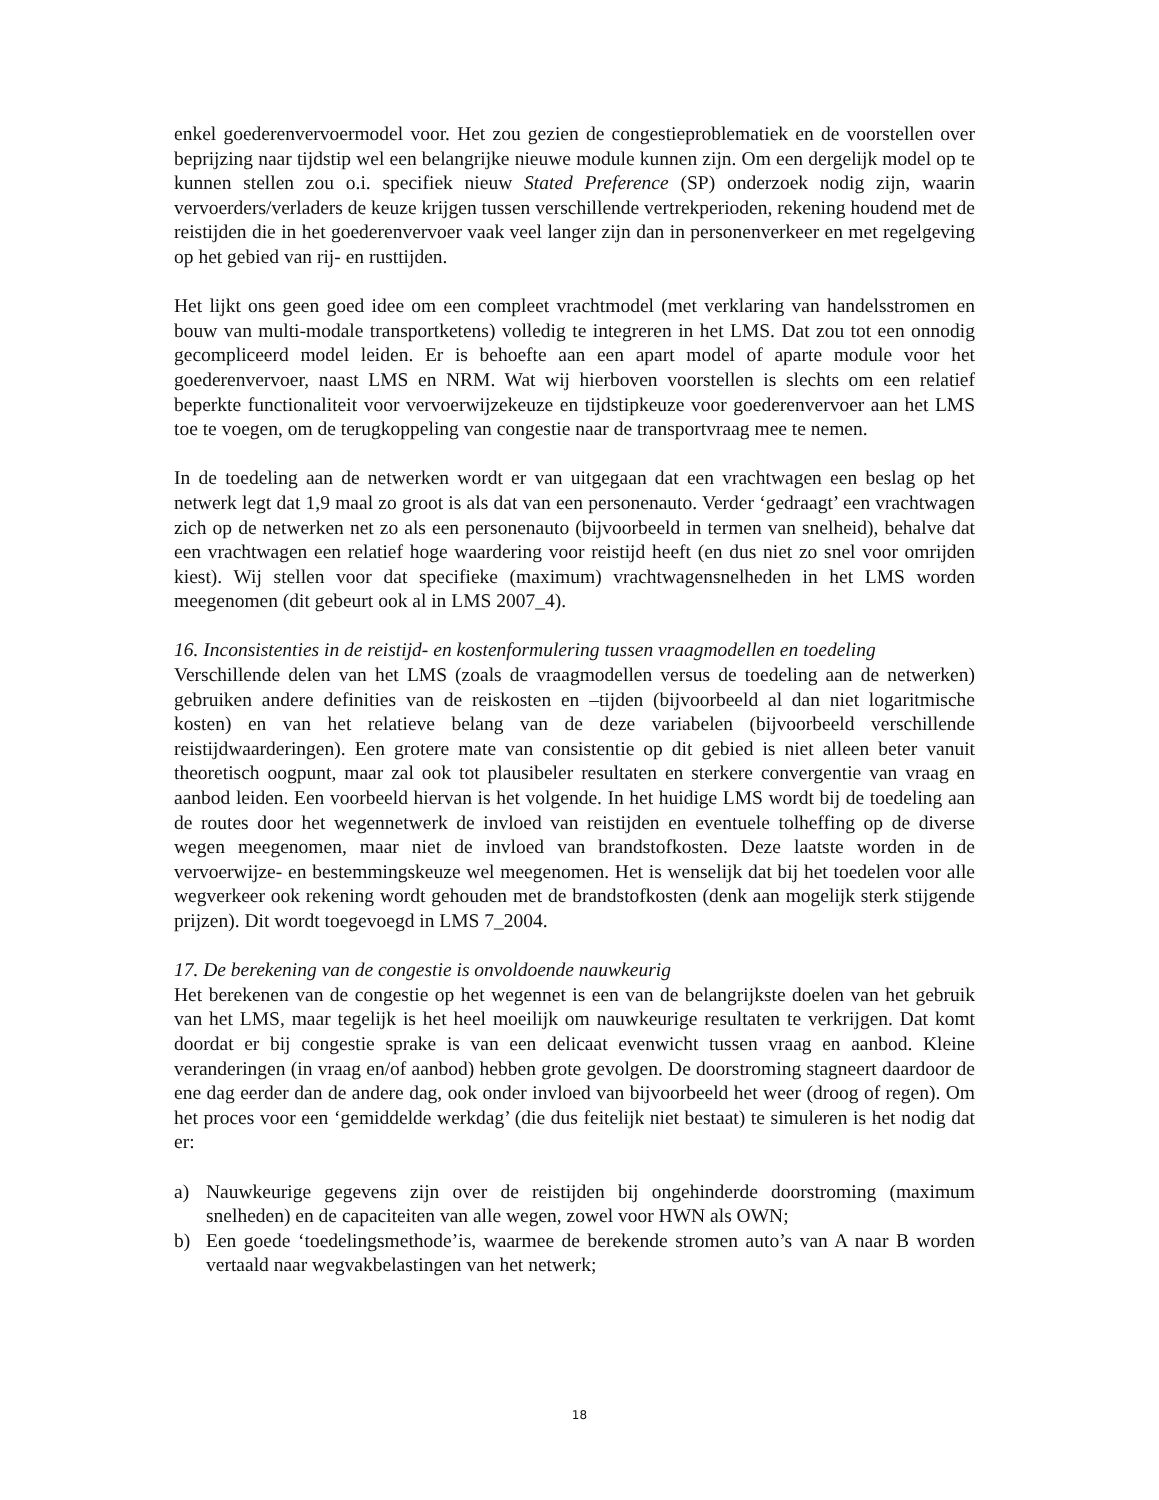enkel goederenvervoermodel voor. Het zou gezien de congestieproblematiek en de voorstellen over beprijzing naar tijdstip wel een belangrijke nieuwe module kunnen zijn. Om een dergelijk model op te kunnen stellen zou o.i. specifiek nieuw Stated Preference (SP) onderzoek nodig zijn, waarin vervoerders/verladers de keuze krijgen tussen verschillende vertrekperioden, rekening houdend met de reistijden die in het goederenvervoer vaak veel langer zijn dan in personenverkeer en met regelgeving op het gebied van rij- en rusttijden.
Het lijkt ons geen goed idee om een compleet vrachtmodel (met verklaring van handelsstromen en bouw van multi-modale transportketens) volledig te integreren in het LMS. Dat zou tot een onnodig gecompliceerd model leiden. Er is behoefte aan een apart model of aparte module voor het goederenvervoer, naast LMS en NRM. Wat wij hierboven voorstellen is slechts om een relatief beperkte functionaliteit voor vervoerwijzekeuze en tijdstipkeuze voor goederenvervoer aan het LMS toe te voegen, om de terugkoppeling van congestie naar de transportvraag mee te nemen.
In de toedeling aan de netwerken wordt er van uitgegaan dat een vrachtwagen een beslag op het netwerk legt dat 1,9 maal zo groot is als dat van een personenauto. Verder ‘gedraagt’ een vrachtwagen zich op de netwerken net zo als een personenauto (bijvoorbeeld in termen van snelheid), behalve dat een vrachtwagen een relatief hoge waardering voor reistijd heeft (en dus niet zo snel voor omrijden kiest). Wij stellen voor dat specifieke (maximum) vrachtwagensnelheden in het LMS worden meegenomen (dit gebeurt ook al in LMS 2007_4).
16. Inconsistenties in de reistijd- en kostenformulering tussen vraagmodellen en toedeling
Verschillende delen van het LMS (zoals de vraagmodellen versus de toedeling aan de netwerken) gebruiken andere definities van de reiskosten en –tijden (bijvoorbeeld al dan niet logaritmische kosten) en van het relatieve belang van de deze variabelen (bijvoorbeeld verschillende reistijdwaarderingen). Een grotere mate van consistentie op dit gebied is niet alleen beter vanuit theoretisch oogpunt, maar zal ook tot plausibeler resultaten en sterkere convergentie van vraag en aanbod leiden. Een voorbeeld hiervan is het volgende. In het huidige LMS wordt bij de toedeling aan de routes door het wegennetwerk de invloed van reistijden en eventuele tolheffing op de diverse wegen meegenomen, maar niet de invloed van brandstofkosten. Deze laatste worden in de vervoerwijze- en bestemmingskeuze wel meegenomen. Het is wenselijk dat bij het toedelen voor alle wegverkeer ook rekening wordt gehouden met de brandstofkosten (denk aan mogelijk sterk stijgende prijzen). Dit wordt toegevoegd in LMS 7_2004.
17. De berekening van de congestie is onvoldoende nauwkeurig
Het berekenen van de congestie op het wegennet is een van de belangrijkste doelen van het gebruik van het LMS, maar tegelijk is het heel moeilijk om nauwkeurige resultaten te verkrijgen. Dat komt doordat er bij congestie sprake is van een delicaat evenwicht tussen vraag en aanbod. Kleine veranderingen (in vraag en/of aanbod) hebben grote gevolgen. De doorstroming stagneert daardoor de ene dag eerder dan de andere dag, ook onder invloed van bijvoorbeeld het weer (droog of regen). Om het proces voor een ‘gemiddelde werkdag’ (die dus feitelijk niet bestaat) te simuleren is het nodig dat er:
a) Nauwkeurige gegevens zijn over de reistijden bij ongehinderde doorstroming (maximum snelheden) en de capaciteiten van alle wegen, zowel voor HWN als OWN;
b) Een goede ‘toedelingsmethode’is, waarmee de berekende stromen auto’s van A naar B worden vertaald naar wegvakbelastingen van het netwerk;
18